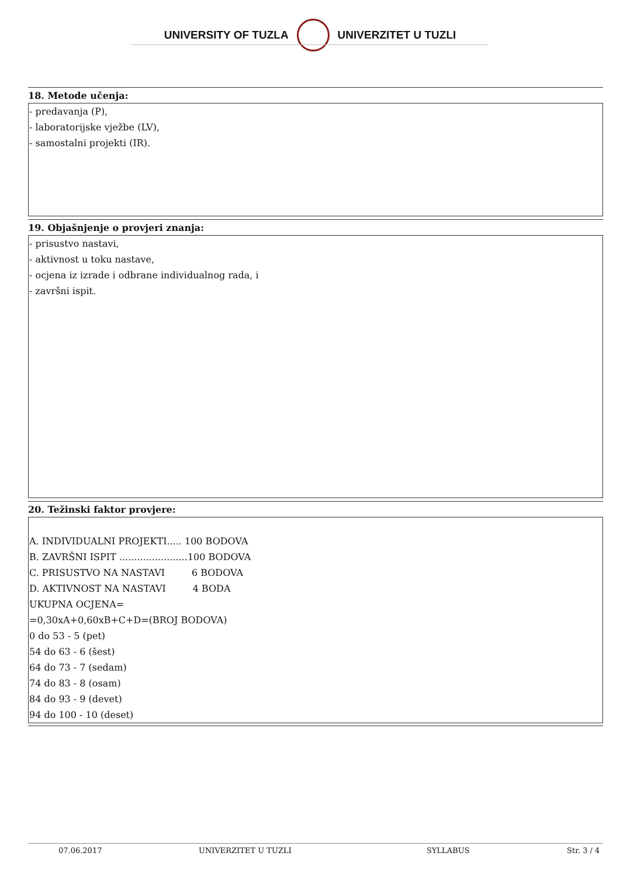UNIVERSITY OF TUZLA UNIVERZITET U TUZLI
18. Metode učenja:
- predavanja (P),
- laboratorijske vježbe (LV),
- samostalni projekti (IR).
19. Objašnjenje o provjeri znanja:
- prisustvo nastavi,
- aktivnost u toku nastave,
- ocjena iz izrade i odbrane individualnog rada, i
- završni ispit.
20. Težinski faktor provjere:
A. INDIVIDUALNI PROJEKTI..... 100 BODOVA
B. ZAVRŠNI ISPIT .......................100 BODOVA
C. PRISUSTVO NA NASTAVI 6 BODOVA
D. AKTIVNOST NA NASTAVI 4 BODA
UKUPNA OCJENA=
=0,30xA+0,60xB+C+D=(BROJ BODOVA)
0 do 53 - 5 (pet)
54 do 63 - 6 (šest)
64 do 73 - 7 (sedam)
74 do 83 - 8 (osam)
84 do 93 - 9 (devet)
94 do 100 - 10 (deset)
07.06.2017 UNIVERZITET U TUZLI SYLLABUS Str. 3 / 4